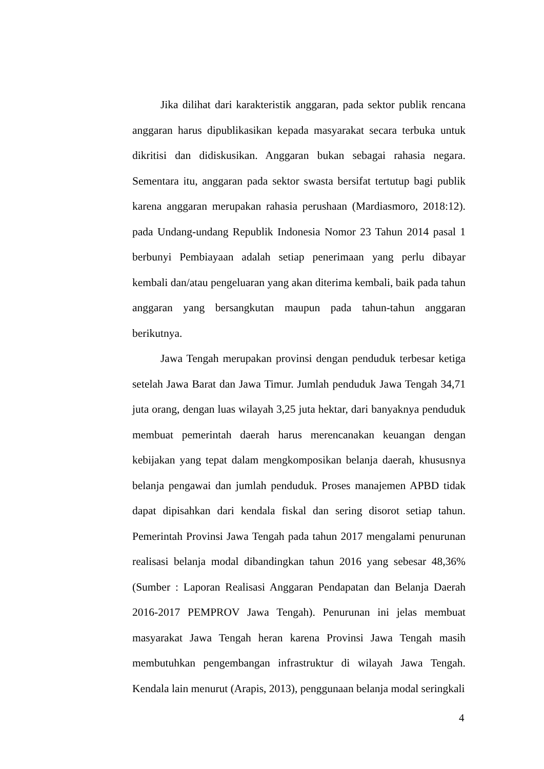Jika dilihat dari karakteristik anggaran, pada sektor publik rencana anggaran harus dipublikasikan kepada masyarakat secara terbuka untuk dikritisi dan didiskusikan. Anggaran bukan sebagai rahasia negara. Sementara itu, anggaran pada sektor swasta bersifat tertutup bagi publik karena anggaran merupakan rahasia perushaan (Mardiasmoro, 2018:12). pada Undang-undang Republik Indonesia Nomor 23 Tahun 2014 pasal 1 berbunyi Pembiayaan adalah setiap penerimaan yang perlu dibayar kembali dan/atau pengeluaran yang akan diterima kembali, baik pada tahun anggaran yang bersangkutan maupun pada tahun-tahun anggaran berikutnya.
Jawa Tengah merupakan provinsi dengan penduduk terbesar ketiga setelah Jawa Barat dan Jawa Timur. Jumlah penduduk Jawa Tengah 34,71 juta orang, dengan luas wilayah 3,25 juta hektar, dari banyaknya penduduk membuat pemerintah daerah harus merencanakan keuangan dengan kebijakan yang tepat dalam mengkomposikan belanja daerah, khususnya belanja pengawai dan jumlah penduduk. Proses manajemen APBD tidak dapat dipisahkan dari kendala fiskal dan sering disorot setiap tahun. Pemerintah Provinsi Jawa Tengah pada tahun 2017 mengalami penurunan realisasi belanja modal dibandingkan tahun 2016 yang sebesar 48,36% (Sumber : Laporan Realisasi Anggaran Pendapatan dan Belanja Daerah 2016-2017 PEMPROV Jawa Tengah). Penurunan ini jelas membuat masyarakat Jawa Tengah heran karena Provinsi Jawa Tengah masih membutuhkan pengembangan infrastruktur di wilayah Jawa Tengah. Kendala lain menurut (Arapis, 2013), penggunaan belanja modal seringkali
4